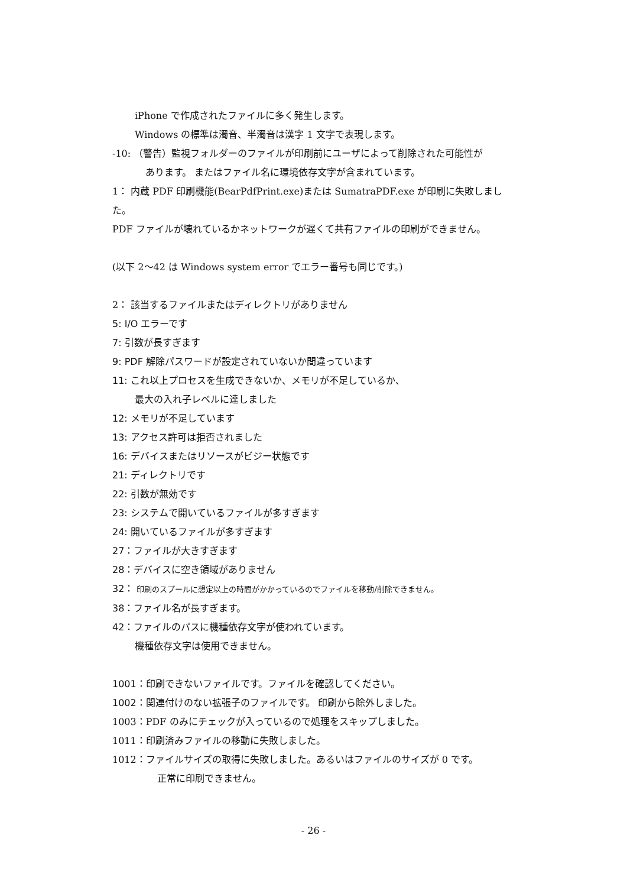iPhone で作成されたファイルに多く発生します。
Windows の標準は濁音、半濁音は漢字 1 文字で表現します。
-10: （警告）監視フォルダーのファイルが印刷前にユーザによって削除された可能性が
あります。 またはファイル名に環境依存文字が含まれています。
1： 内蔵 PDF 印刷機能(BearPdfPrint.exe)または SumatraPDF.exe が印刷に失敗しまし
た。
PDF ファイルが壊れているかネットワークが遅くて共有ファイルの印刷ができません。
(以下 2～42 は Windows system error でエラー番号も同じです。)
2： 該当するファイルまたはディレクトリがありません
5: I/O エラーです
7: 引数が長すぎます
9: PDF 解除パスワードが設定されていないか間違っています
11: これ以上プロセスを生成できないか、メモリが不足しているか、
最大の入れ子レベルに達しました
12: メモリが不足しています
13: アクセス許可は拒否されました
16: デバイスまたはリソースがビジー状態です
21: ディレクトリです
22: 引数が無効です
23: システムで開いているファイルが多すぎます
24: 開いているファイルが多すぎます
27：ファイルが大きすぎます
28：デバイスに空き領域がありません
32： 印刷のスプールに想定以上の時間がかかっているのでファイルを移動/削除できません。
38：ファイル名が長すぎます。
42：ファイルのパスに機種依存文字が使われています。
機種依存文字は使用できません。
1001：印刷できないファイルです。ファイルを確認してください。
1002：関連付けのない拡張子のファイルです。 印刷から除外しました。
1003：PDF のみにチェックが入っているので処理をスキップしました。
1011：印刷済みファイルの移動に失敗しました。
1012：ファイルサイズの取得に失敗しました。あるいはファイルのサイズが 0 です。
正常に印刷できません。
- 26 -